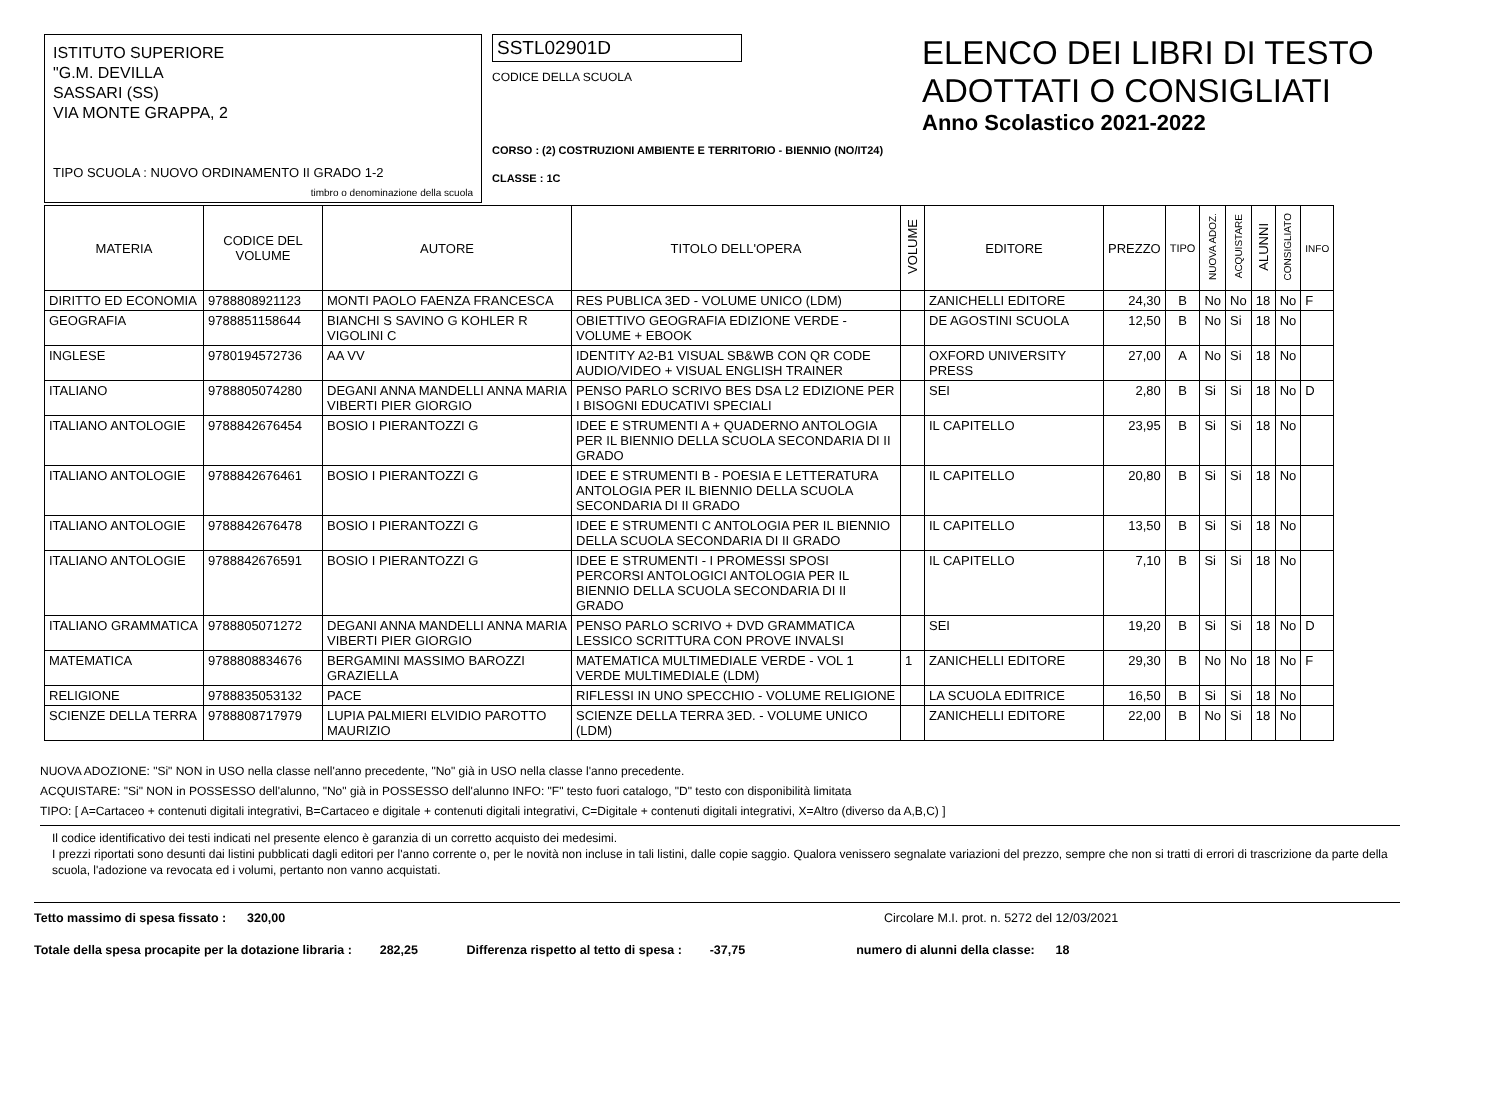ISTITUTO SUPERIORE
"G.M. DEVILLA
SASSARI (SS)
VIA MONTE GRAPPA, 2
TIPO SCUOLA : NUOVO ORDINAMENTO II GRADO 1-2
timbro o denominazione della scuola
SSTL02901D
CODICE DELLA SCUOLA
CORSO : (2) COSTRUZIONI AMBIENTE E TERRITORIO - BIENNIO (NO/IT24)
CLASSE : 1C
ELENCO DEI LIBRI DI TESTO
ADOTTATI O CONSIGLIATI
Anno Scolastico 2021-2022
| MATERIA | CODICE DEL VOLUME | AUTORE | TITOLO DELL'OPERA | VOLUME | EDITORE | PREZZO | TIPO | NUOVA ADOZ. | ACQUISTARE | ALUNNI | CONSIGLIATO | INFO |
| --- | --- | --- | --- | --- | --- | --- | --- | --- | --- | --- | --- | --- |
| DIRITTO ED ECONOMIA | 9788808921123 | MONTI PAOLO FAENZA FRANCESCA | RES PUBLICA 3ED - VOLUME UNICO (LDM) | | ZANICHELLI EDITORE | 24,30 | B | No | No | 18 | No | F |
| GEOGRAFIA | 9788851158644 | BIANCHI S SAVINO G KOHLER R VIGOLINI C | OBIETTIVO GEOGRAFIA EDIZIONE VERDE - VOLUME + EBOOK | | DE AGOSTINI SCUOLA | 12,50 | B | No | Si | 18 | No | |
| INGLESE | 9780194572736 | AA VV | IDENTITY A2-B1 VISUAL SB&WB CON QR CODE AUDIO/VIDEO + VISUAL ENGLISH TRAINER | | OXFORD UNIVERSITY PRESS | 27,00 | A | No | Si | 18 | No | |
| ITALIANO | 9788805074280 | DEGANI ANNA MANDELLI ANNA MARIA VIBERTI PIER GIORGIO | PENSO PARLO SCRIVO BES DSA L2 EDIZIONE PER I BISOGNI EDUCATIVI SPECIALI | | SEI | 2,80 | B | Si | Si | 18 | No | D |
| ITALIANO ANTOLOGIE | 9788842676454 | BOSIO I PIERANTOZZI G | IDEE E STRUMENTI A + QUADERNO ANTOLOGIA PER IL BIENNIO DELLA SCUOLA SECONDARIA DI II GRADO | | IL CAPITELLO | 23,95 | B | Si | Si | 18 | No | |
| ITALIANO ANTOLOGIE | 9788842676461 | BOSIO I PIERANTOZZI G | IDEE E STRUMENTI B - POESIA E LETTERATURA ANTOLOGIA PER IL BIENNIO DELLA SCUOLA SECONDARIA DI II GRADO | | IL CAPITELLO | 20,80 | B | Si | Si | 18 | No | |
| ITALIANO ANTOLOGIE | 9788842676478 | BOSIO I PIERANTOZZI G | IDEE E STRUMENTI C ANTOLOGIA PER IL BIENNIO DELLA SCUOLA SECONDARIA DI II GRADO | | IL CAPITELLO | 13,50 | B | Si | Si | 18 | No | |
| ITALIANO ANTOLOGIE | 9788842676591 | BOSIO I PIERANTOZZI G | IDEE E STRUMENTI - I PROMESSI SPOSI PERCORSI ANTOLOGICI ANTOLOGIA PER IL BIENNIO DELLA SCUOLA SECONDARIA DI II GRADO | | IL CAPITELLO | 7,10 | B | Si | Si | 18 | No | |
| ITALIANO GRAMMATICA | 9788805071272 | DEGANI ANNA MANDELLI ANNA MARIA VIBERTI PIER GIORGIO | PENSO PARLO SCRIVO + DVD GRAMMATICA LESSICO SCRITTURA CON PROVE INVALSI | | SEI | 19,20 | B | Si | Si | 18 | No | D |
| MATEMATICA | 9788808834676 | BERGAMINI MASSIMO BAROZZI GRAZIELLA | MATEMATICA MULTIMEDIALE VERDE - VOL 1 VERDE MULTIMEDIALE (LDM) | 1 | ZANICHELLI EDITORE | 29,30 | B | No | No | 18 | No | F |
| RELIGIONE | 9788835053132 | PACE | RIFLESSI IN UNO SPECCHIO - VOLUME RELIGIONE | | LA SCUOLA EDITRICE | 16,50 | B | Si | Si | 18 | No | |
| SCIENZE DELLA TERRA | 9788808717979 | LUPIA PALMIERI ELVIDIO PAROTTO MAURIZIO | SCIENZE DELLA TERRA 3ED. - VOLUME UNICO (LDM) | | ZANICHELLI EDITORE | 22,00 | B | No | Si | 18 | No | |
NUOVA ADOZIONE: "Si" NON in USO nella classe nell'anno precedente, "No" già in USO nella classe l'anno precedente.
ACQUISTARE: "Si" NON in POSSESSO dell'alunno, "No" già in POSSESSO dell'alunno INFO: "F" testo fuori catalogo, "D" testo con disponibilità limitata
TIPO: [ A=Cartaceo + contenuti digitali integrativi, B=Cartaceo e digitale + contenuti digitali integrativi, C=Digitale + contenuti digitali integrativi, X=Altro (diverso da A,B,C) ]
Il codice identificativo dei testi indicati nel presente elenco è garanzia di un corretto acquisto dei medesimi.
I prezzi riportati sono desunti dai listini pubblicati dagli editori per l'anno corrente o, per le novità non incluse in tali listini, dalle copie saggio. Qualora venissero segnalate variazioni del prezzo, sempre che non si tratti di errori di trascrizione da parte della scuola, l'adozione va revocata ed i volumi, pertanto non vanno acquistati.
Tetto massimo di spesa fissato : 320,00 Circolare M.I. prot. n. 5272 del 12/03/2021
Totale della spesa procapite per la dotazione libraria : 282,25 Differenza rispetto al tetto di spesa : -37,75 numero di alunni della classe: 18